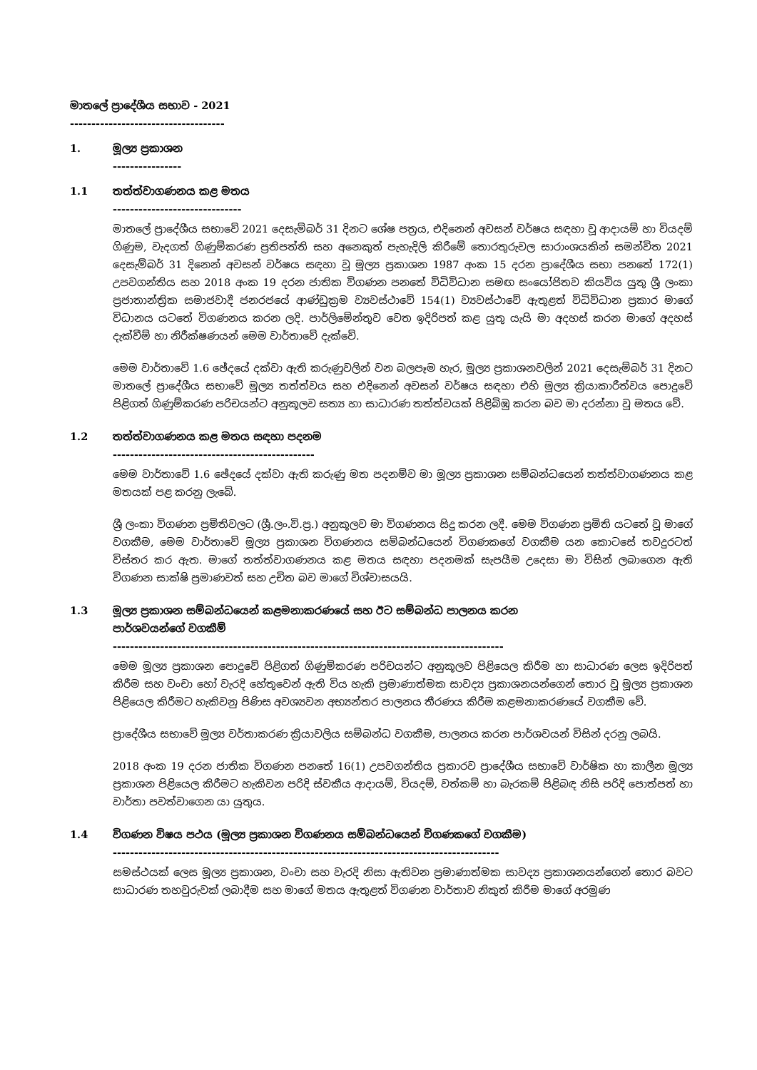මාතලේ ප්‍රාදේශීය සභාව - 2021
------------------------------------
1. මූල්‍ය ප්‍රකාශන
----------------
1.1 තත්ත්වාගණනය කළ මතය
------------------------------
මාතලේ ප්‍රාදේශීය සභාවේ 2021 දෙසැම්බර් 31 දිනට ශේෂ පත්‍රය, එදිනෙන් අවසන් වර්ෂය සඳහා වූ ආදායම් හා වියදම් ගිණුම, වැදගත් ගිණුම්කරණ ප්‍රතිපත්ති සහ අනෙකුත් පැහැදිලි කිරීමේ තොරතුරුවල සාරාංශයකින් සමන්විත 2021 දෙසැම්බර් 31 දිනෙන් අවසන් වර්ෂය සඳහා වූ මූල්‍ය ප්‍රකාශන 1987 අංක 15 දරන ප්‍රාදේශීය සභා පනතේ 172(1) උපවගන්තිය සහ 2018 අංක 19 දරන ජාතික විගණන පනතේ විධිවිධාන සමඟ සංයෝජිතව කියවිය යුතු ශ්‍රී ලංකා ප්‍රජාතාන්ත්‍රික සමාජවාදී ජනරජයේ ආණ්ඩුක්‍රම ව්‍යවස්ථාවේ 154(1) ව්‍යවස්ථාවේ ඇතුළත් විධිවිධාන ප්‍රකාර මාගේ විධානය යටතේ විගණනය කරන ලදි. පාර්ලිමේන්තුව වෙත ඉදිරිපත් කළ යුතු යැයි මා අදහස් කරන මාගේ අදහස් දැක්වීම් හා නිරීක්ෂණයන් මෙම වාර්තාවේ දැක්වේ.
මෙම වාර්තාවේ 1.6 ඡේදයේ දක්වා ඇති කරුණුවලින් වන බලපෑම හැර, මූල්‍ය ප්‍රකාශනවලින් 2021 දෙසැම්බර් 31 දිනට මාතලේ ප්‍රාදේශීය සභාවේ මූල්‍ය තත්ත්වය සහ එදිනෙන් අවසන් වර්ෂය සඳහා එහි මූල්‍ය ක්‍රියාකාරීත්වය පොදුවේ පිළිගත් ගිණුම්කරණ පරිචයන්ට අනුකූලව සත්‍ය හා සාධාරණ තත්ත්වයක් පිළිබිඹු කරන බව මා දරන්නා වූ මතය වේ.
1.2 තත්ත්වාගණනය කළ මතය සඳහා පදනම
-----------------------------------------------
මෙම වාර්තාවේ 1.6 ඡේදයේ දක්වා ඇති කරුණු මත පදනම්ව මා මූල්‍ය ප්‍රකාශන සම්බන්ධයෙන් තත්ත්වාගණනය කළ මතයක් පළ කරනු ලැබේ.
ශ්‍රී ලංකා විගණන ප්‍රමිතිවලට (ශ්‍රී.ලං.වි.ප්‍ර.) අනුකූලව මා විගණනය සිදු කරන ලදී. මෙම විගණන ප්‍රමිති යටතේ වූ මාගේ වගකීම, මෙම වාර්තාවේ මූල්‍ය ප්‍රකාශන විගණනය සම්බන්ධයෙන් විගණකගේ වගකීම යන කොටසේ තවදුරටත් විස්තර කර ඇත. මාගේ තත්ත්වාගණනය කළ මතය සඳහා පදනමක් සැපයීම උදෙසා මා විසින් ලබාගෙන ඇති විගණන සාක්ෂි ප්‍රමාණවත් සහ උචිත බව මාගේ විශ්වාසයයි.
1.3 මූල්‍ය ප්‍රකාශන සම්බන්ධයෙන් කළමනාකරණයේ සහ ඊට සම්බන්ධ පාලනය කරන
පාර්ශවයන්ගේ වගකීම්
-------------------------------------------------------------------------------------------
මෙම මූල්‍ය ප්‍රකාශන පොදුවේ පිළිගත් ගිණුම්කරණ පරිචයන්ට අනුකූලව පිළියෙල කිරීම හා සාධාරණ ලෙස ඉදිරිපත් කිරීම සහ වංචා හෝ වැරදි හේතුවෙන් ඇති විය හැකි ප්‍රමාණාත්මක සාවද්‍ය ප්‍රකාශනයන්ගෙන් තොර වූ මූල්‍ය ප්‍රකාශන පිළියෙල කිරීමට හැකිවනු පිණිස අවශ්‍යවන අභ්‍යන්තර පාලනය තීරණය කිරීම කළමනාකරණයේ වගකීම වේ.
ප්‍රාදේශීය සභාවේ මූල්‍ය වර්තාකරණ ක්‍රියාවලිය සම්බන්ධ වගකීම, පාලනය කරන පාර්ශවයන් විසින් දරනු ලබයි.
2018 අංක 19 දරන ජාතික විගණන පනතේ 16(1) උපවගන්තිය ප්‍රකාරව ප්‍රාදේශීය සභාවේ වාර්ෂික හා කාලීන මූල්‍ය ප්‍රකාශන පිළියෙල කිරීමට හැකිවන පරිදි ස්වකීය ආදායම්, වියදම්, වත්කම් හා බැරකම් පිළිබඳ නිසි පරිදි පොත්පත් හා වාර්තා පවත්වාගෙන යා යුතුය.
1.4 විගණන විෂය පථය (මූල්‍ය ප්‍රකාශන විගණනය සම්බන්ධයෙන් විගණකගේ වගකීම)
------------------------------------------------------------------------------------------
සමස්ථයක් ලෙස මූල්‍ය ප්‍රකාශන, වංචා සහ වැරදි නිසා ඇතිවන ප්‍රමාණාත්මක සාවද්‍ය ප්‍රකාශනයන්ගෙන් තොර බවට සාධාරණ තහවුරුවක් ලබාදීම සහ මාගේ මතය ඇතුළත් විගණන වාර්තාව නිකුත් කිරීම මාගේ අරමුණ